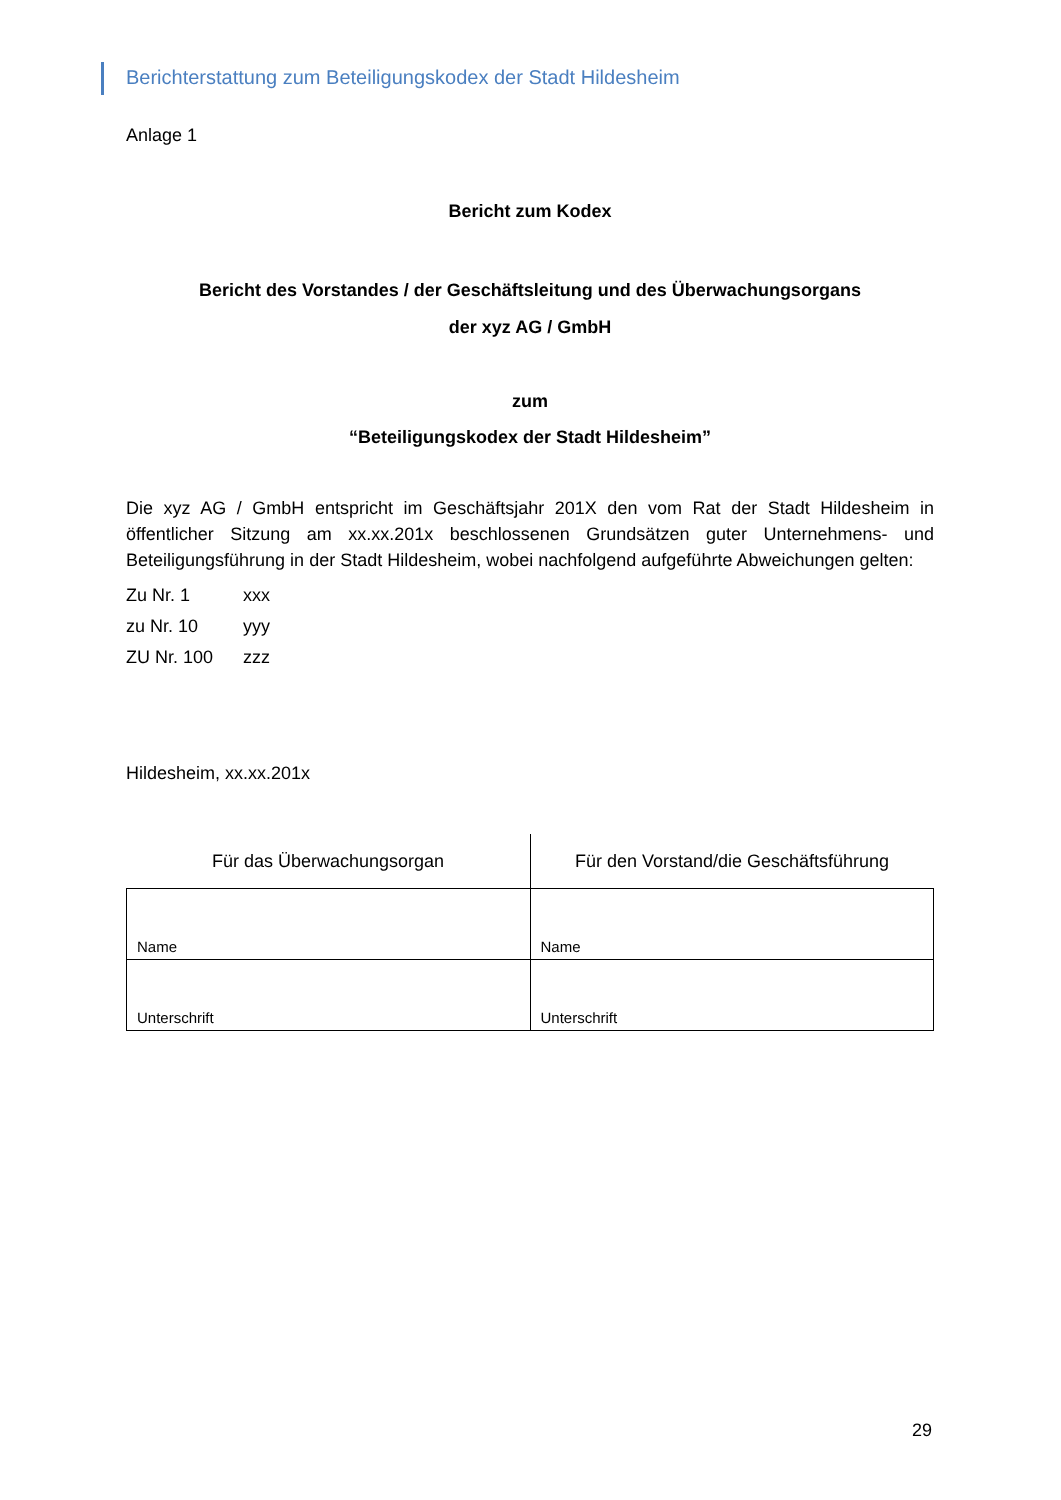Berichterstattung zum Beteiligungskodex der Stadt Hildesheim
Anlage 1
Bericht zum Kodex
Bericht des Vorstandes / der Geschäftsleitung und des Überwachungsorgans
der xyz AG / GmbH
zum
“Beteiligungskodex der Stadt Hildesheim”
Die xyz AG / GmbH entspricht im Geschäftsjahr 201X den vom Rat der Stadt Hildesheim in öffentlicher Sitzung am xx.xx.201x beschlossenen Grundsätzen guter Unternehmens- und Beteiligungsführung in der Stadt Hildesheim, wobei nachfolgend aufgeführte Abweichungen gelten:
| Zu Nr. 1 | xxx |
| zu Nr. 10 | yyy |
| ZU Nr. 100 | zzz |
Hildesheim, xx.xx.201x
| Für das Überwachungsorgan | Für den Vorstand/die Geschäftsführung |
| --- | --- |
| Name | Name |
| Unterschrift | Unterschrift |
29